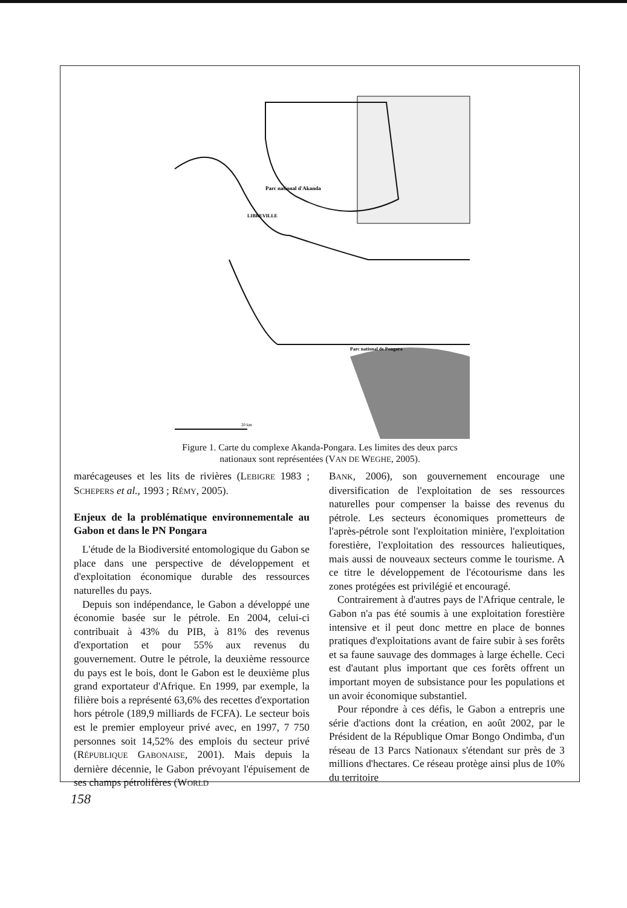Parc national d'Akanda
LIBREVILLE
Parc national de Pongara
20 km
Figure 1. Carte du complexe Akanda-Pongara. Les limites des deux parcs
nationaux sont représentées (VAN DE WEGHE, 2005).
marécageuses et les lits de rivières (LEBIGRE 1983 ; SCHEPERS et al., 1993 ; RÉMY, 2005).
Enjeux de la problématique environnementale au Gabon et dans le PN Pongara
L'étude de la Biodiversité entomologique du Gabon se place dans une perspective de développement et d'exploitation économique durable des ressources naturelles du pays.
Depuis son indépendance, le Gabon a développé une économie basée sur le pétrole. En 2004, celui-ci contribuait à 43% du PIB, à 81% des revenus d'exportation et pour 55% aux revenus du gouvernement. Outre le pétrole, la deuxième ressource du pays est le bois, dont le Gabon est le deuxième plus grand exportateur d'Afrique. En 1999, par exemple, la filière bois a représenté 63,6% des recettes d'exportation hors pétrole (189,9 milliards de FCFA). Le secteur bois est le premier employeur privé avec, en 1997, 7 750 personnes soit 14,52% des emplois du secteur privé (RÉPUBLIQUE GABONAISE, 2001). Mais depuis la dernière décennie, le Gabon prévoyant l'épuisement de ses champs pétrolifères (WORLD
BANK, 2006), son gouvernement encourage une diversification de l'exploitation de ses ressources naturelles pour compenser la baisse des revenus du pétrole. Les secteurs économiques prometteurs de l'après-pétrole sont l'exploitation minière, l'exploitation forestière, l'exploitation des ressources halieutiques, mais aussi de nouveaux secteurs comme le tourisme. A ce titre le développement de l'écotourisme dans les zones protégées est privilégié et encouragé.
Contrairement à d'autres pays de l'Afrique centrale, le Gabon n'a pas été soumis à une exploitation forestière intensive et il peut donc mettre en place de bonnes pratiques d'exploitations avant de faire subir à ses forêts et sa faune sauvage des dommages à large échelle. Ceci est d'autant plus important que ces forêts offrent un important moyen de subsistance pour les populations et un avoir économique substantiel.
Pour répondre à ces défis, le Gabon a entrepris une série d'actions dont la création, en août 2002, par le Président de la République Omar Bongo Ondimba, d'un réseau de 13 Parcs Nationaux s'étendant sur près de 3 millions d'hectares. Ce réseau protège ainsi plus de 10% du territoire
158